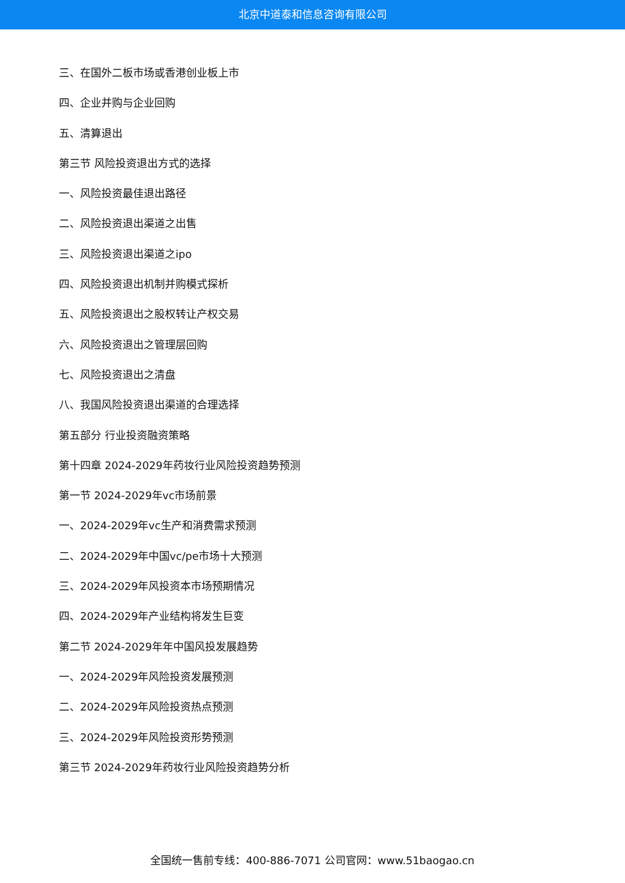北京中道泰和信息咨询有限公司
三、在国外二板市场或香港创业板上市
四、企业并购与企业回购
五、清算退出
第三节 风险投资退出方式的选择
一、风险投资最佳退出路径
二、风险投资退出渠道之出售
三、风险投资退出渠道之ipo
四、风险投资退出机制并购模式探析
五、风险投资退出之股权转让产权交易
六、风险投资退出之管理层回购
七、风险投资退出之清盘
八、我国风险投资退出渠道的合理选择
第五部分 行业投资融资策略
第十四章 2024-2029年药妆行业风险投资趋势预测
第一节 2024-2029年vc市场前景
一、2024-2029年vc生产和消费需求预测
二、2024-2029年中国vc/pe市场十大预测
三、2024-2029年风投资本市场预期情况
四、2024-2029年产业结构将发生巨变
第二节 2024-2029年年中国风投发展趋势
一、2024-2029年风险投资发展预测
二、2024-2029年风险投资热点预测
三、2024-2029年风险投资形势预测
第三节 2024-2029年药妆行业风险投资趋势分析
全国统一售前专线：400-886-7071 公司官网：www.51baogao.cn